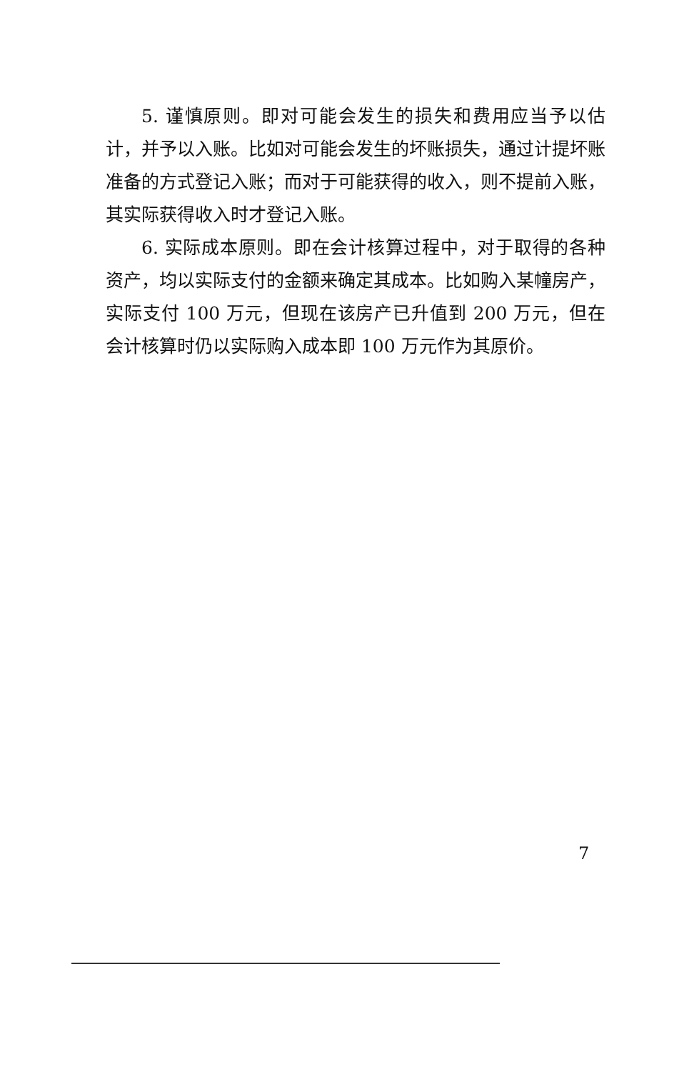5. 谨慎原则。即对可能会发生的损失和费用应当予以估计，并予以入账。比如对可能会发生的坏账损失，通过计提坏账准备的方式登记入账；而对于可能获得的收入，则不提前入账，其实际获得收入时才登记入账。
6. 实际成本原则。即在会计核算过程中，对于取得的各种资产，均以实际支付的金额来确定其成本。比如购入某幢房产，实际支付 100 万元，但现在该房产已升值到 200 万元，但在会计核算时仍以实际购入成本即 100 万元作为其原价。
7